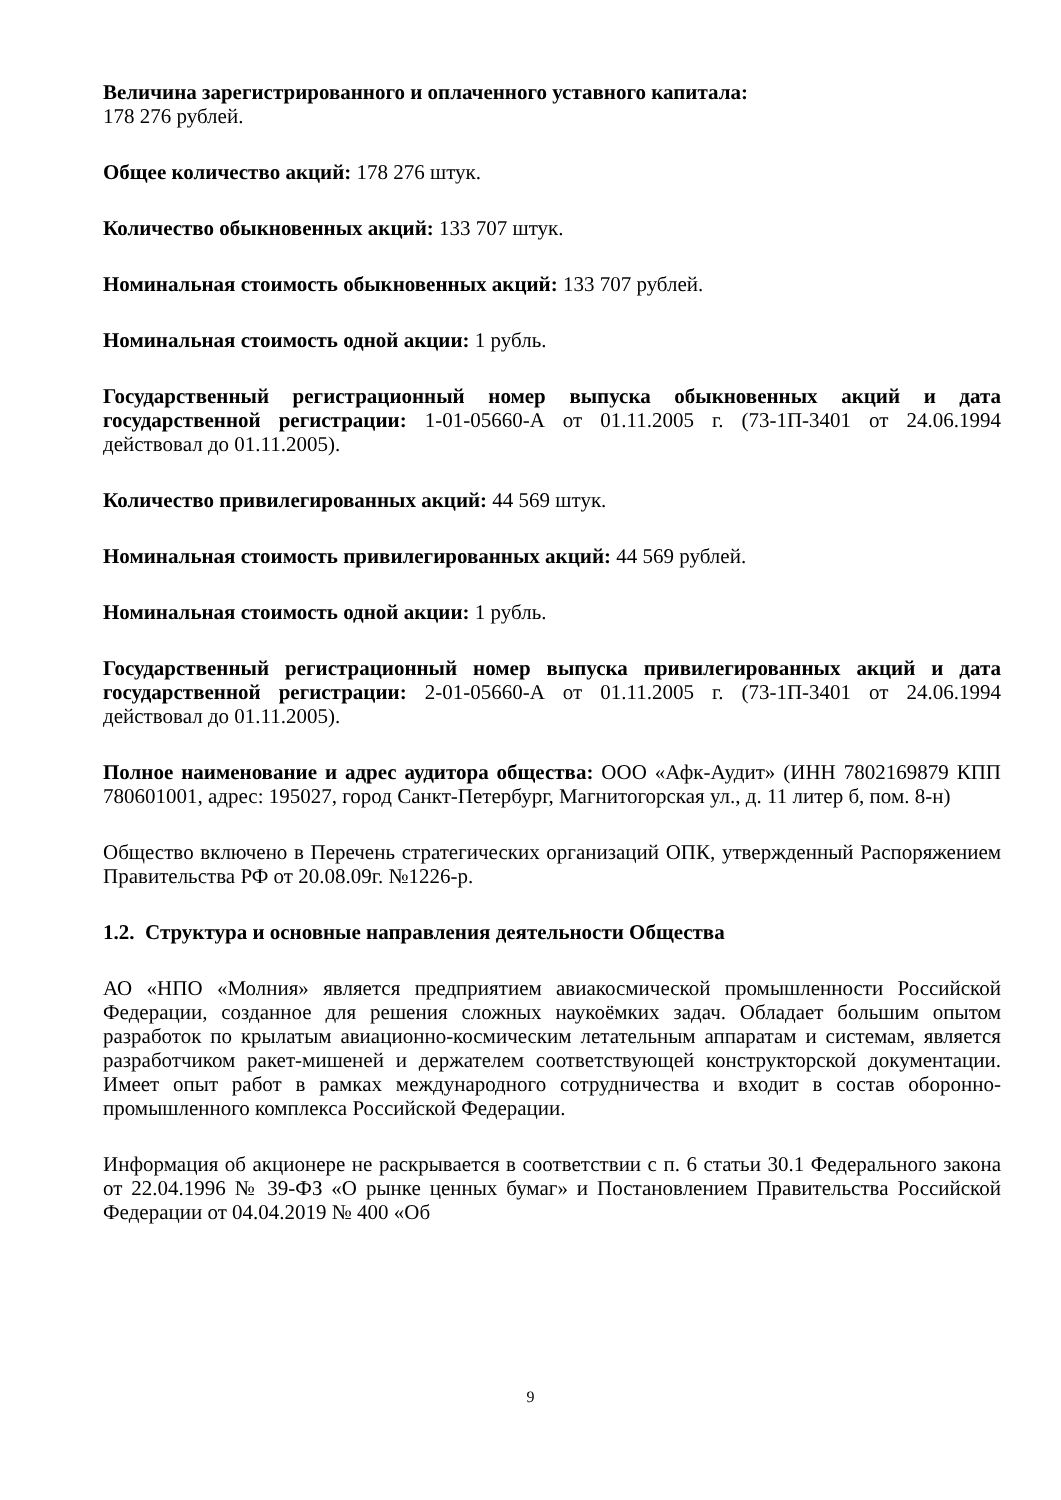Величина зарегистрированного и оплаченного уставного капитала:
178 276 рублей.
Общее количество акций: 178 276 штук.
Количество обыкновенных акций: 133 707 штук.
Номинальная стоимость обыкновенных акций: 133 707 рублей.
Номинальная стоимость одной акции: 1 рубль.
Государственный регистрационный номер выпуска обыкновенных акций и дата государственной регистрации: 1-01-05660-А от 01.11.2005 г. (73-1П-3401 от 24.06.1994 действовал до 01.11.2005).
Количество привилегированных акций: 44 569 штук.
Номинальная стоимость привилегированных акций: 44 569 рублей.
Номинальная стоимость одной акции: 1 рубль.
Государственный регистрационный номер выпуска привилегированных акций и дата государственной регистрации: 2-01-05660-А от 01.11.2005 г. (73-1П-3401 от 24.06.1994 действовал до 01.11.2005).
Полное наименование и адрес аудитора общества: ООО «Афк-Аудит» (ИНН 7802169879 КПП 780601001, адрес: 195027, город Санкт-Петербург, Магнитогорская ул., д. 11 литер б, пом. 8-н)
Общество включено в Перечень стратегических организаций ОПК, утвержденный Распоряжением Правительства РФ от 20.08.09г. №1226-р.
1.2. Структура и основные направления деятельности Общества
АО «НПО «Молния» является предприятием авиакосмической промышленности Российской Федерации, созданное для решения сложных наукоёмких задач. Обладает большим опытом разработок по крылатым авиационно-космическим летательным аппаратам и системам, является разработчиком ракет-мишеней и держателем соответствующей конструкторской документации. Имеет опыт работ в рамках международного сотрудничества и входит в состав оборонно-промышленного комплекса Российской Федерации.
Информация об акционере не раскрывается в соответствии с п. 6 статьи 30.1 Федерального закона от 22.04.1996 № 39-ФЗ «О рынке ценных бумаг» и Постановлением Правительства Российской Федерации от 04.04.2019 № 400 «Об
9